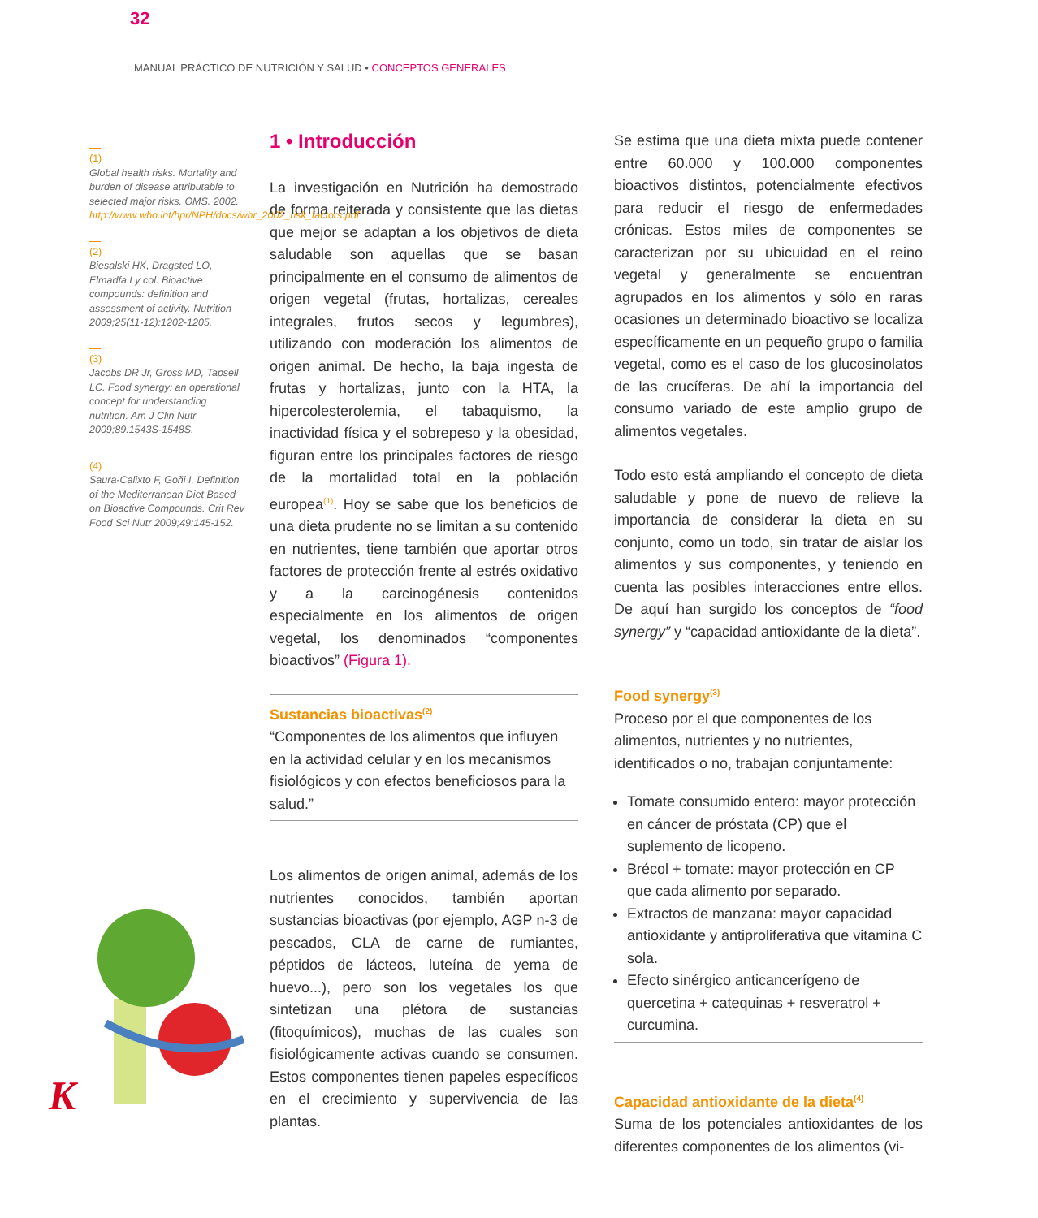32
MANUAL PRÁCTICO DE NUTRICIÓN Y SALUD • CONCEPTOS GENERALES
(1)
Global health risks. Mortality and burden of disease attributable to selected major risks. OMS. 2002. http://www.who.int/hpr/NPH/docs/whr_2002_risk_factors.pdf
(2)
Biesalski HK, Dragsted LO, Elmadfa I y col. Bioactive compounds: definition and assessment of activity. Nutrition 2009;25(11-12):1202-1205.
(3)
Jacobs DR Jr, Gross MD, Tapsell LC. Food synergy: an operational concept for understanding nutrition. Am J Clin Nutr 2009;89:1543S-1548S.
(4)
Saura-Calixto F, Goñi I. Definition of the Mediterranean Diet Based on Bioactive Compounds. Crit Rev Food Sci Nutr 2009;49:145-152.
1 • Introducción
La investigación en Nutrición ha demostrado de forma reiterada y consistente que las dietas que mejor se adaptan a los objetivos de dieta saludable son aquellas que se basan principalmente en el consumo de alimentos de origen vegetal (frutas, hortalizas, cereales integrales, frutos secos y legumbres), utilizando con moderación los alimentos de origen animal. De hecho, la baja ingesta de frutas y hortalizas, junto con la HTA, la hipercolesterolemia, el tabaquismo, la inactividad física y el sobrepeso y la obesidad, figuran entre los principales factores de riesgo de la mortalidad total en la población europea<sup>(1)</sup>. Hoy se sabe que los beneficios de una dieta prudente no se limitan a su contenido en nutrientes, tiene también que aportar otros factores de protección frente al estrés oxidativo y a la carcinogénesis contenidos especialmente en los alimentos de origen vegetal, los denominados “componentes bioactivos” (Figura 1).
Sustancias bioactivas<sup>(2)</sup>
“Componentes de los alimentos que influyen en la actividad celular y en los mecanismos fisiológicos y con efectos beneficiosos para la salud.”
Los alimentos de origen animal, además de los nutrientes conocidos, también aportan sustancias bioactivas (por ejemplo, AGP n-3 de pescados, CLA de carne de rumiantes, péptidos de lácteos, luteína de yema de huevo...), pero son los vegetales los que sintetizan una plétora de sustancias (fitoquímicos), muchas de las cuales son fisiológicamente activas cuando se consumen. Estos componentes tienen papeles específicos en el crecimiento y supervivencia de las plantas.
Se estima que una dieta mixta puede contener entre 60.000 y 100.000 componentes bioactivos distintos, potencialmente efectivos para reducir el riesgo de enfermedades crónicas. Estos miles de componentes se caracterizan por su ubicuidad en el reino vegetal y generalmente se encuentran agrupados en los alimentos y sólo en raras ocasiones un determinado bioactivo se localiza específicamente en un pequeño grupo o familia vegetal, como es el caso de los glucosinolatos de las crucíferas. De ahí la importancia del consumo variado de este amplio grupo de alimentos vegetales.
Todo esto está ampliando el concepto de dieta saludable y pone de nuevo de relieve la importancia de considerar la dieta en su conjunto, como un todo, sin tratar de aislar los alimentos y sus componentes, y teniendo en cuenta las posibles interacciones entre ellos. De aquí han surgido los conceptos de “food synergy” y “capacidad antioxidante de la dieta”.
Food synergy<sup>(3)</sup>
Proceso por el que componentes de los alimentos, nutrientes y no nutrientes, identificados o no, trabajan conjuntamente:
Tomate consumido entero: mayor protección en cáncer de próstata (CP) que el suplemento de licopeno.
Brécol + tomate: mayor protección en CP que cada alimento por separado.
Extractos de manzana: mayor capacidad antioxidante y antiproliferativa que vitamina C sola.
Efecto sinérgico anticancerígeno de quercetina + catequinas + resveratrol + curcumina.
Capacidad antioxidante de la dieta<sup>(4)</sup>
Suma de los potenciales antioxidantes de los diferentes componentes de los alimentos (vi-
K